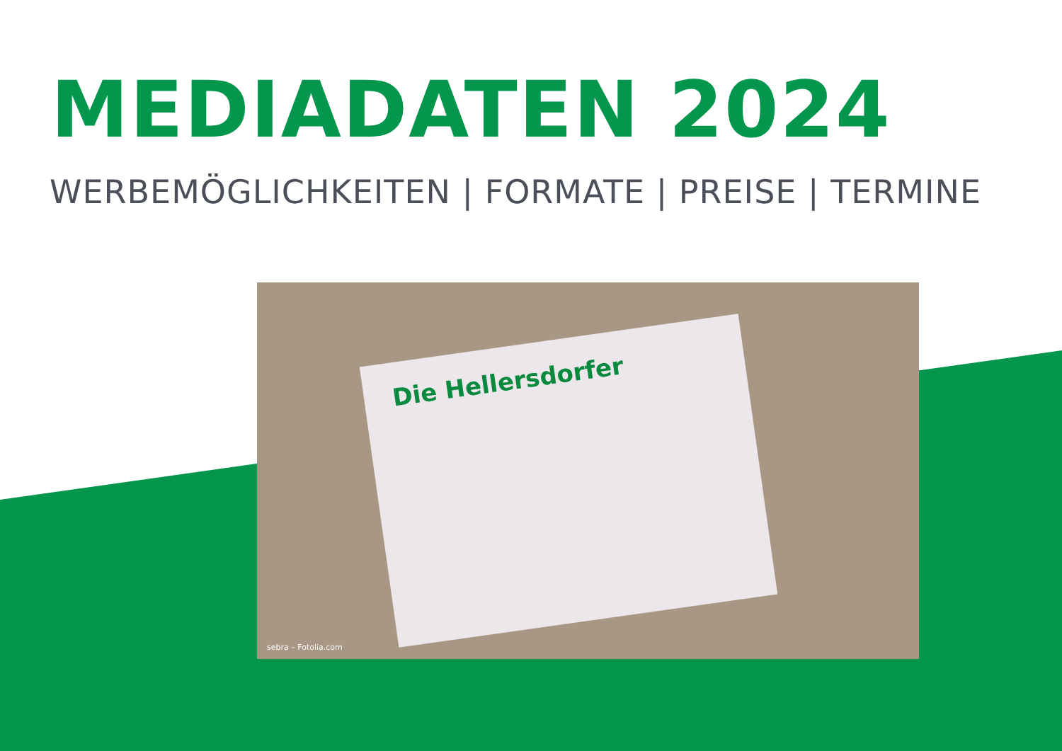MEDIADATEN 2024
WERBEMÖGLICHKEITEN | FORMATE | PREISE | TERMINE
Die Hellersdorfer
sebra – Fotolia.com